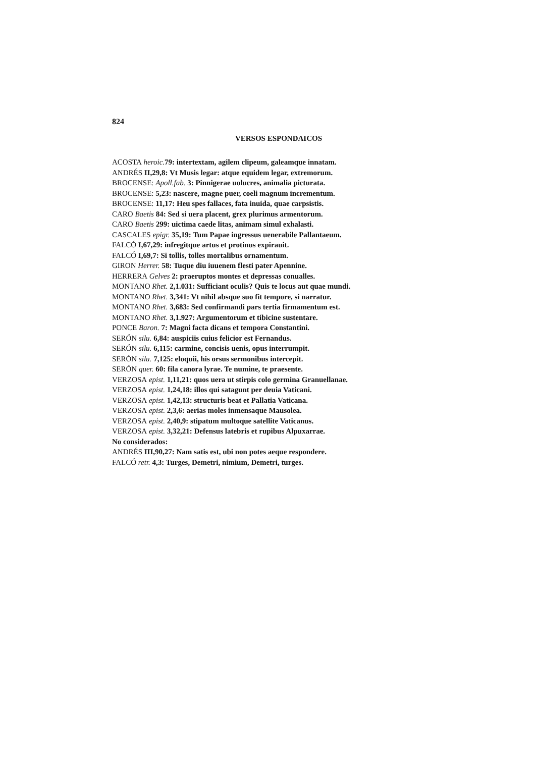824
VERSOS ESPONDAICOS
ACOSTA heroic. 79: intertextam, agilem clipeum, galeamque innatam.
ANDRÉS II,29,8: Vt Musis legar: atque equidem legar, extremorum.
BROCENSE: Apoll.fab. 3: Pinnigerae uolucres, animalia picturata.
BROCENSE: 5,23: nascere, magne puer, coeli magnum incrementum.
BROCENSE: 11,17: Heu spes fallaces, fata inuida, quae carpsistis.
CARO Baetis 84: Sed si uera placent, grex plurimus armentorum.
CARO Baetis 299: uictima caede litas, animam simul exhalasti.
CASCALES epigr. 35,19: Tum Papae ingressus uenerabile Pallantaeum.
FALCÓ I,67,29: infregitque artus et protinus expirauit.
FALCÓ I,69,7: Si tollis, tolles mortalibus ornamentum.
GIRON Herrer. 58: Tuque diu iuuenem flesti pater Apennine.
HERRERA Gelves 2: praeruptos montes et depressas conualles.
MONTANO Rhet. 2,1.031: Sufficiant oculis? Quis te locus aut quae mundi.
MONTANO Rhet. 3,341: Vt nihil absque suo fit tempore, si narratur.
MONTANO Rhet. 3,683: Sed confirmandi pars tertia firmamentum est.
MONTANO Rhet. 3,1.927: Argumentorum et tibicine sustentare.
PONCE Baron. 7: Magni facta dicans et tempora Constantini.
SERÓN silu. 6,84: auspiciis cuius felicior est Fernandus.
SERÓN silu. 6,115: carmine, concisis uenis, opus interrumpit.
SERÓN silu. 7,125: eloquii, his orsus sermonibus intercepit.
SERÓN quer. 60: fila canora lyrae. Te numine, te praesente.
VERZOSA epist. 1,11,21: quos uera ut stirpis colo germina Granuellanae.
VERZOSA epist. 1,24,18: illos qui satagunt per deuia Vaticani.
VERZOSA epist. 1,42,13: structuris beat et Pallatia Vaticana.
VERZOSA epist. 2,3,6: aerias moles inmensaque Mausolea.
VERZOSA epist. 2,40,9: stipatum multoque satellite Vaticanus.
VERZOSA epist. 3,32,21: Defensus latebris et rupibus Alpuxarrae.
No considerados:
ANDRÉS III,90,27: Nam satis est, ubi non potes aeque respondere.
FALCÓ retr. 4,3: Turges, Demetri, nimium, Demetri, turges.